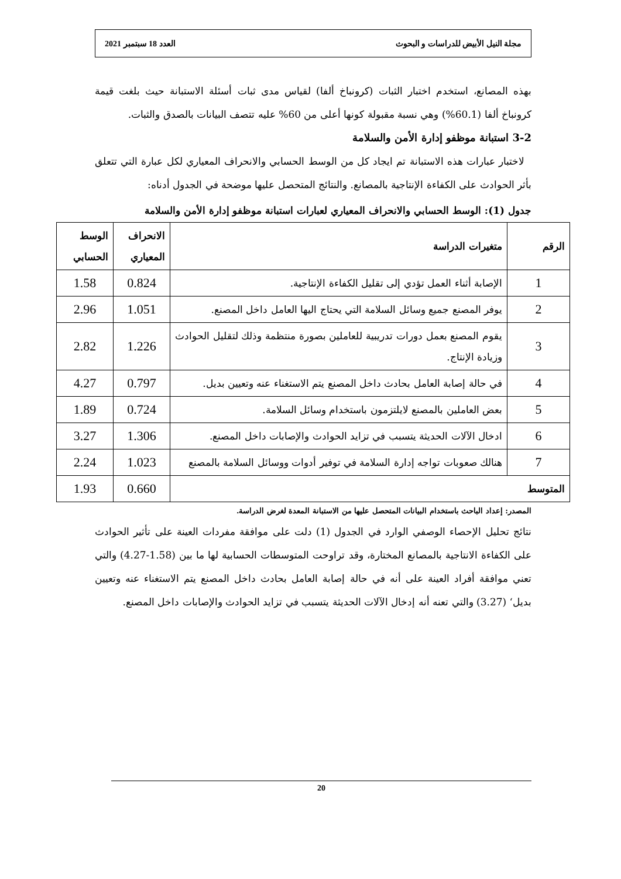مجلة النيل الأبيض للدراسات و البحوث العدد 18 سبتمبر 2021
بهذه المصانع، استخدم اختبار الثبات (كرونباخ ألفا) لقياس مدى ثبات أسئلة الاستبانة حيث بلغت قيمة كرونباخ ألفا (60.1%) وهي نسبة مقبولة كونها أعلى من 60% عليه تتصف البيانات بالصدق والثبات.
3-2 استبانة موظفو إدارة الأمن والسلامة
لاختبار عبارات هذه الاستبانة تم ايجاد كل من الوسط الحسابي والانحراف المعياري لكل عبارة التي تتعلق بأثر الحوادث على الكفاءة الإنتاجية بالمصانع. والنتائج المتحصل عليها موضحة في الجدول أدناه:
جدول (1): الوسط الحسابي والانحراف المعياري لعبارات استبانة موظفو إدارة الأمن والسلامة
| الرقم | متغيرات الدراسة | الانحراف المعياري | الوسط الحسابي |
| --- | --- | --- | --- |
| 1 | الإصابة أثناء العمل تؤدي إلى تقليل الكفاءة الإنتاجية. | 0.824 | 1.58 |
| 2 | يوفر المصنع جميع وسائل السلامة التي يحتاج اليها العامل داخل المصنع. | 1.051 | 2.96 |
| 3 | يقوم المصنع بعمل دورات تدريبية للعاملين بصورة منتظمة وذلك لتقليل الحوادث وزيادة الإنتاج. | 1.226 | 2.82 |
| 4 | في حالة إصابة العامل بحادث داخل المصنع يتم الاستغناء عنه وتعيين بديل. | 0.797 | 4.27 |
| 5 | بعض العاملين بالمصنع لايلتزمون باستخدام وسائل السلامة. | 0.724 | 1.89 |
| 6 | ادخال الآلات الحديثة يتسبب في تزايد الحوادث والإصابات داخل المصنع. | 1.306 | 3.27 |
| 7 | هنالك صعوبات تواجه إدارة السلامة في توفير أدوات ووسائل السلامة بالمصنع | 1.023 | 2.24 |
| المتوسط | | 0.660 | 1.93 |
المصدر: إعداد الباحث باستخدام البيانات المتحصل عليها من الاستبانة المعدة لغرض الدراسة.
نتائج تحليل الإحصاء الوصفي الوارد في الجدول (1) دلت على موافقة مفردات العينة على تأثير الحوادث على الكفاءة الانتاجية بالمصانع المختارة، وقد تراوحت المتوسطات الحسابية لها ما بين (1.58-4.27) والتي تعني موافقة أفراد العينة على أنه في حالة إصابة العامل بحادث داخل المصنع يتم الاستغناء عنه وتعيين بديل‘ (3.27) والتي تعنه أنه إدخال الآلات الحديثة يتسبب في تزايد الحوادث والإصابات داخل المصنع.
20